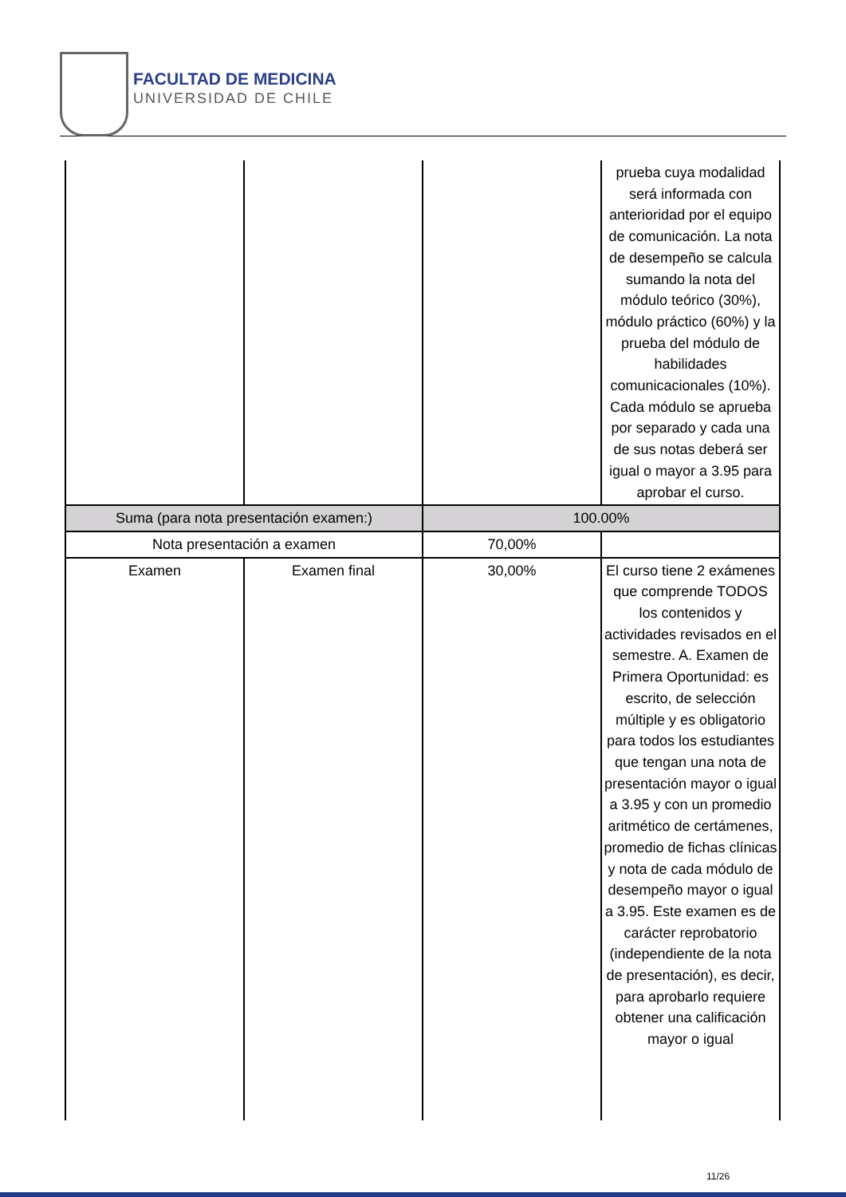FACULTAD DE MEDICINA
UNIVERSIDAD DE CHILE
| | | | prueba cuya modalidad será informada con anterioridad por el equipo de comunicación. La nota de desempeño se calcula sumando la nota del módulo teórico (30%), módulo práctico (60%) y la prueba del módulo de habilidades comunicacionales (10%). Cada módulo se aprueba por separado y cada una de sus notas deberá ser igual o mayor a 3.95 para aprobar el curso. |
| Suma (para nota presentación examen:) | | 100.00% | |
| Nota presentación a examen | | 70,00% | |
| Examen | Examen final | 30,00% | El curso tiene 2 exámenes que comprende TODOS los contenidos y actividades revisados en el semestre. A. Examen de Primera Oportunidad: es escrito, de selección múltiple y es obligatorio para todos los estudiantes que tengan una nota de presentación mayor o igual a 3.95 y con un promedio aritmético de certámenes, promedio de fichas clínicas y nota de cada módulo de desempeño mayor o igual a 3.95. Este examen es de carácter reprobatorio (independiente de la nota de presentación), es decir, para aprobarlo requiere obtener una calificación mayor o igual |
11/26